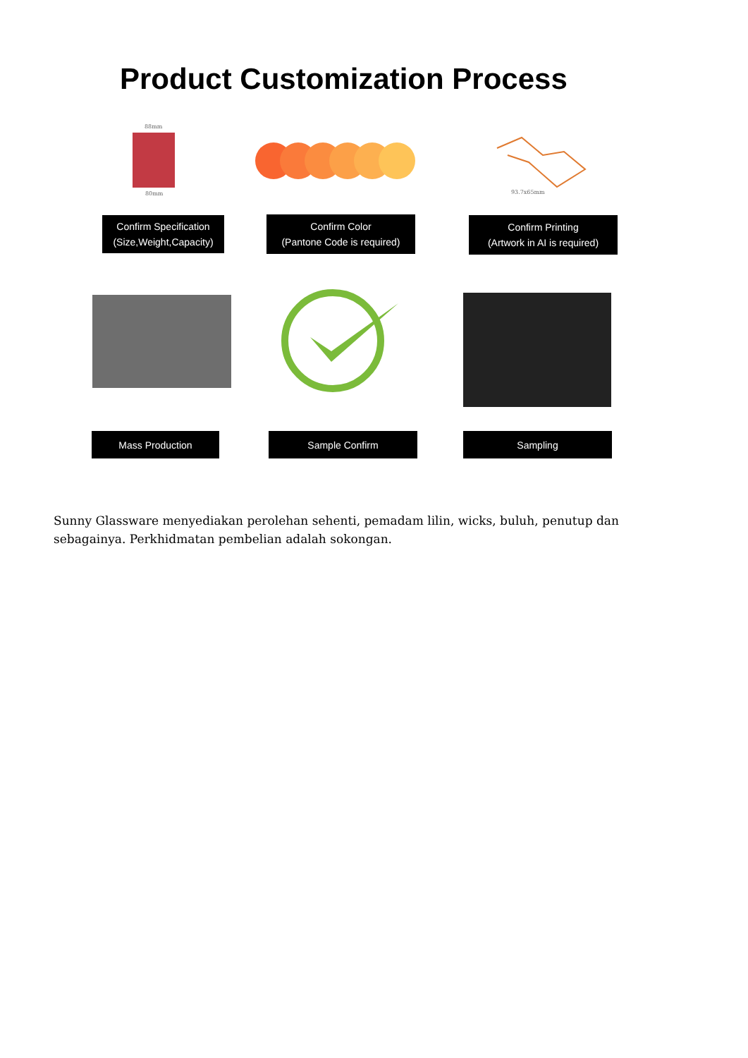Product Customization Process
88mm
80mm 93.7x65mm
Confirm Specification
(Size,Weight,Capacity)
Confirm Color
(Pantone Code is required)
Confirm Printing
(Artwork in AI is required)
Mass Production Sample Confirm Sampling
Sunny Glassware menyediakan perolehan sehenti, pemadam lilin, wicks, buluh, penutup dan sebagainya. Perkhidmatan pembelian adalah sokongan.